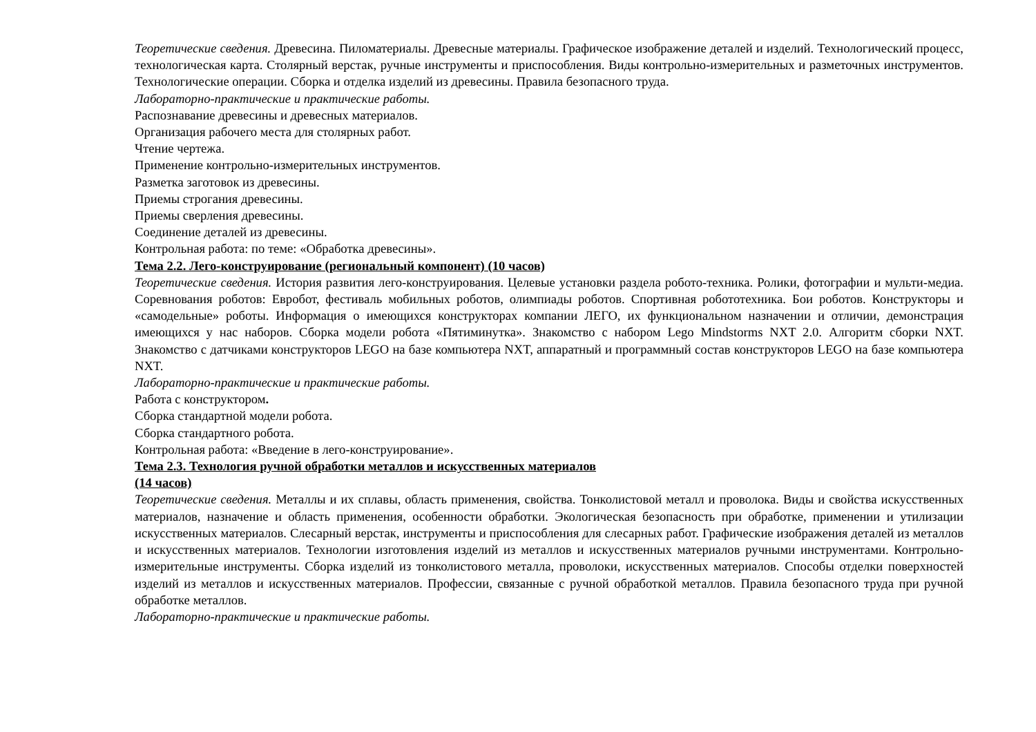Теоретические сведения. Древесина. Пиломатериалы. Древесные материалы. Графическое изображение деталей и изделий. Технологический процесс, технологическая карта. Столярный верстак, ручные инструменты и приспособления. Виды контрольно-измерительных и разметочных инструментов. Технологические операции. Сборка и отделка изделий из древесины. Правила безопасного труда.
Лабораторно-практические и практические работы.
Распознавание древесины и древесных материалов.
Организация рабочего места для столярных работ.
Чтение чертежа.
Применение контрольно-измерительных инструментов.
Разметка заготовок из древесины.
Приемы строгания древесины.
Приемы сверления древесины.
Соединение деталей из древесины.
Контрольная работа: по теме: «Обработка древесины».
Тема 2.2. Лего-конструирование (региональный компонент) (10 часов)
Теоретические сведения. История развития лего-конструирования. Целевые установки раздела робото-техника. Ролики, фотографии и мульти-медиа. Соревнования роботов: Евробот, фестиваль мобильных роботов, олимпиады роботов. Спортивная робототехника. Бои роботов. Конструкторы и «самодельные» роботы. Информация о имеющихся конструкторах компании ЛЕГО, их функциональном назначении и отличии, демонстрация имеющихся у нас наборов. Сборка модели робота «Пятиминутка». Знакомство с набором Lego Mindstorms NXT 2.0. Алгоритм сборки NXT. Знакомство с датчиками конструкторов LEGO на базе компьютера NXT, аппаратный и программный состав конструкторов LEGO на базе компьютера NXT.
Лабораторно-практические и практические работы.
Работа с конструктором.
Сборка стандартной модели робота.
Сборка стандартного робота.
Контрольная работа: «Введение в лего-конструирование».
Тема 2.3. Технология ручной обработки металлов и искусственных материалов
(14 часов)
Теоретические сведения. Металлы и их сплавы, область применения, свойства. Тонколистовой металл и проволока. Виды и свойства искусственных материалов, назначение и область применения, особенности обработки. Экологическая безопасность при обработке, применении и утилизации искусственных материалов. Слесарный верстак, инструменты и приспособления для слесарных работ. Графические изображения деталей из металлов и искусственных материалов. Технологии изготовления изделий из металлов и искусственных материалов ручными инструментами. Контрольно-измерительные инструменты. Сборка изделий из тонколистового металла, проволоки, искусственных материалов. Способы отделки поверхностей изделий из металлов и искусственных материалов. Профессии, связанные с ручной обработкой металлов. Правила безопасного труда при ручной обработке металлов.
Лабораторно-практические и практические работы.